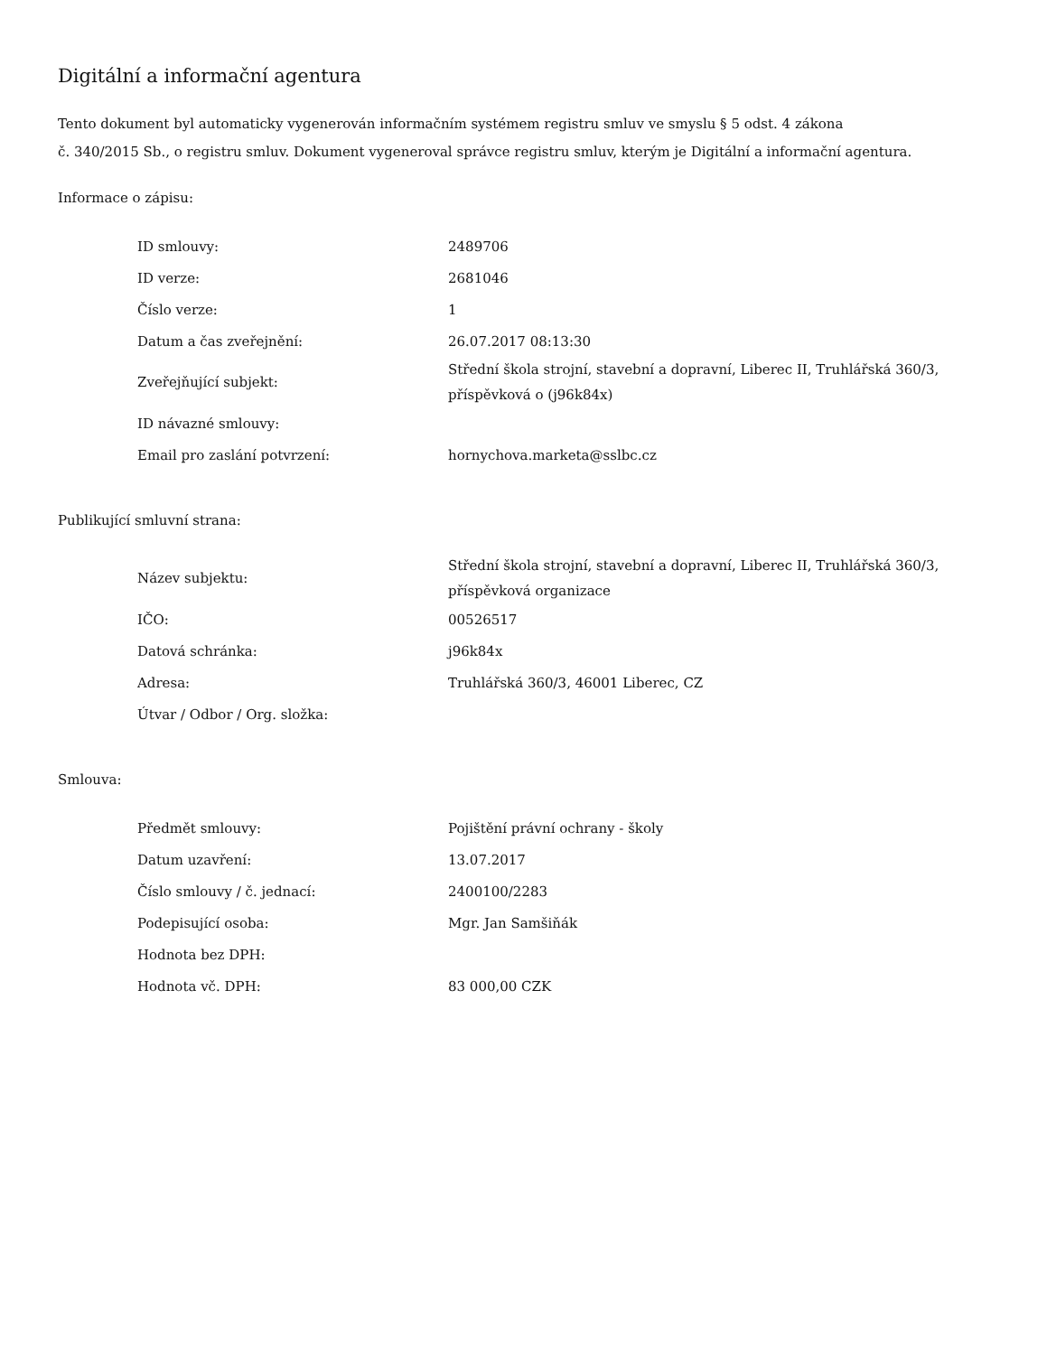Digitální a informační agentura
Tento dokument byl automaticky vygenerován informačním systémem registru smluv ve smyslu § 5 odst. 4 zákona
č. 340/2015 Sb., o registru smluv. Dokument vygeneroval správce registru smluv, kterým je Digitální a informační agentura.
Informace o zápisu:
| ID smlouvy: | 2489706 |
| ID verze: | 2681046 |
| Číslo verze: | 1 |
| Datum a čas zveřejnění: | 26.07.2017 08:13:30 |
| Zveřejňující subjekt: | Střední škola strojní, stavební a dopravní, Liberec II, Truhlářská 360/3, příspěvková o (j96k84x) |
| ID návazné smlouvy: | |
| Email pro zaslání potvrzení: | hornychova.marketa@sslbc.cz |
Publikující smluvní strana:
| Název subjektu: | Střední škola strojní, stavební a dopravní, Liberec II, Truhlářská 360/3, příspěvková organizace |
| IČO: | 00526517 |
| Datová schránka: | j96k84x |
| Adresa: | Truhlářská 360/3, 46001 Liberec, CZ |
| Útvar / Odbor / Org. složka: | |
Smlouva:
| Předmět smlouvy: | Pojištění právní ochrany - školy |
| Datum uzavření: | 13.07.2017 |
| Číslo smlouvy / č. jednací: | 2400100/2283 |
| Podepisující osoba: | Mgr. Jan Samšiňák |
| Hodnota bez DPH: | |
| Hodnota vč. DPH: | 83 000,00 CZK |